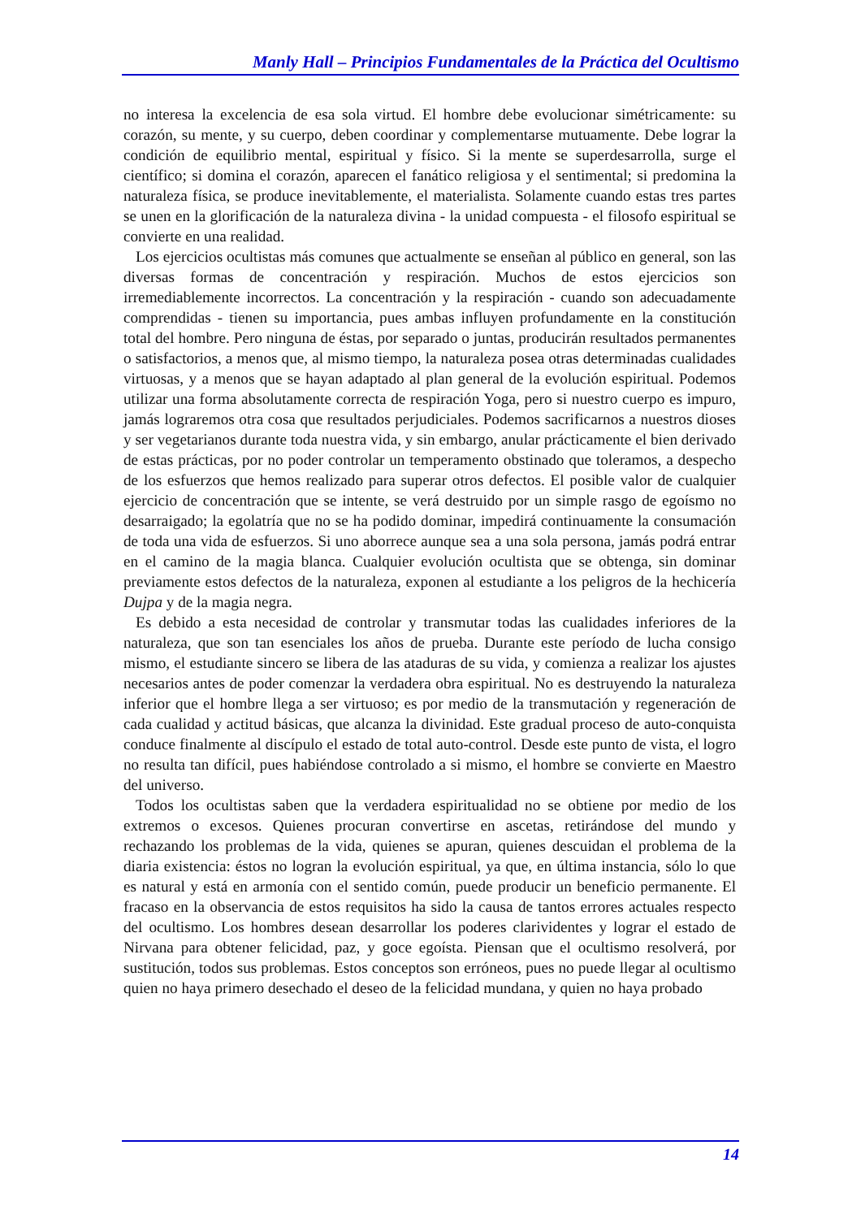Manly Hall – Principios Fundamentales de la Práctica del Ocultismo
no interesa la excelencia de esa sola virtud. El hombre debe evolucionar simétricamente: su corazón, su mente, y su cuerpo, deben coordinar y complementarse mutuamente. Debe lograr la condición de equilibrio mental, espiritual y físico. Si la mente se superdesarrolla, surge el científico; si domina el corazón, aparecen el fanático religiosa y el sentimental; si predomina la naturaleza física, se produce inevitablemente, el materialista. Solamente cuando estas tres partes se unen en la glorificación de la naturaleza divina - la unidad compuesta - el filosofo espiritual se convierte en una realidad.
Los ejercicios ocultistas más comunes que actualmente se enseñan al público en general, son las diversas formas de concentración y respiración. Muchos de estos ejercicios son irremediablemente incorrectos. La concentración y la respiración - cuando son adecuadamente comprendidas - tienen su importancia, pues ambas influyen profundamente en la constitución total del hombre. Pero ninguna de éstas, por separado o juntas, producirán resultados permanentes o satisfactorios, a menos que, al mismo tiempo, la naturaleza posea otras determinadas cualidades virtuosas, y a menos que se hayan adaptado al plan general de la evolución espiritual. Podemos utilizar una forma absolutamente correcta de respiración Yoga, pero si nuestro cuerpo es impuro, jamás lograremos otra cosa que resultados perjudiciales. Podemos sacrificarnos a nuestros dioses y ser vegetarianos durante toda nuestra vida, y sin embargo, anular prácticamente el bien derivado de estas prácticas, por no poder controlar un temperamento obstinado que toleramos, a despecho de los esfuerzos que hemos realizado para superar otros defectos. El posible valor de cualquier ejercicio de concentración que se intente, se verá destruido por un simple rasgo de egoísmo no desarraigado; la egolatría que no se ha podido dominar, impedirá continuamente la consumación de toda una vida de esfuerzos. Si uno aborrece aunque sea a una sola persona, jamás podrá entrar en el camino de la magia blanca. Cualquier evolución ocultista que se obtenga, sin dominar previamente estos defectos de la naturaleza, exponen al estudiante a los peligros de la hechicería Dujpa y de la magia negra.
Es debido a esta necesidad de controlar y transmutar todas las cualidades inferiores de la naturaleza, que son tan esenciales los años de prueba. Durante este período de lucha consigo mismo, el estudiante sincero se libera de las ataduras de su vida, y comienza a realizar los ajustes necesarios antes de poder comenzar la verdadera obra espiritual. No es destruyendo la naturaleza inferior que el hombre llega a ser virtuoso; es por medio de la transmutación y regeneración de cada cualidad y actitud básicas, que alcanza la divinidad. Este gradual proceso de auto-conquista conduce finalmente al discípulo el estado de total auto-control. Desde este punto de vista, el logro no resulta tan difícil, pues habiéndose controlado a si mismo, el hombre se convierte en Maestro del universo.
Todos los ocultistas saben que la verdadera espiritualidad no se obtiene por medio de los extremos o excesos. Quienes procuran convertirse en ascetas, retirándose del mundo y rechazando los problemas de la vida, quienes se apuran, quienes descuidan el problema de la diaria existencia: éstos no logran la evolución espiritual, ya que, en última instancia, sólo lo que es natural y está en armonía con el sentido común, puede producir un beneficio permanente. El fracaso en la observancia de estos requisitos ha sido la causa de tantos errores actuales respecto del ocultismo. Los hombres desean desarrollar los poderes clarividentes y lograr el estado de Nirvana para obtener felicidad, paz, y goce egoísta. Piensan que el ocultismo resolverá, por sustitución, todos sus problemas. Estos conceptos son erróneos, pues no puede llegar al ocultismo quien no haya primero desechado el deseo de la felicidad mundana, y quien no haya probado
14